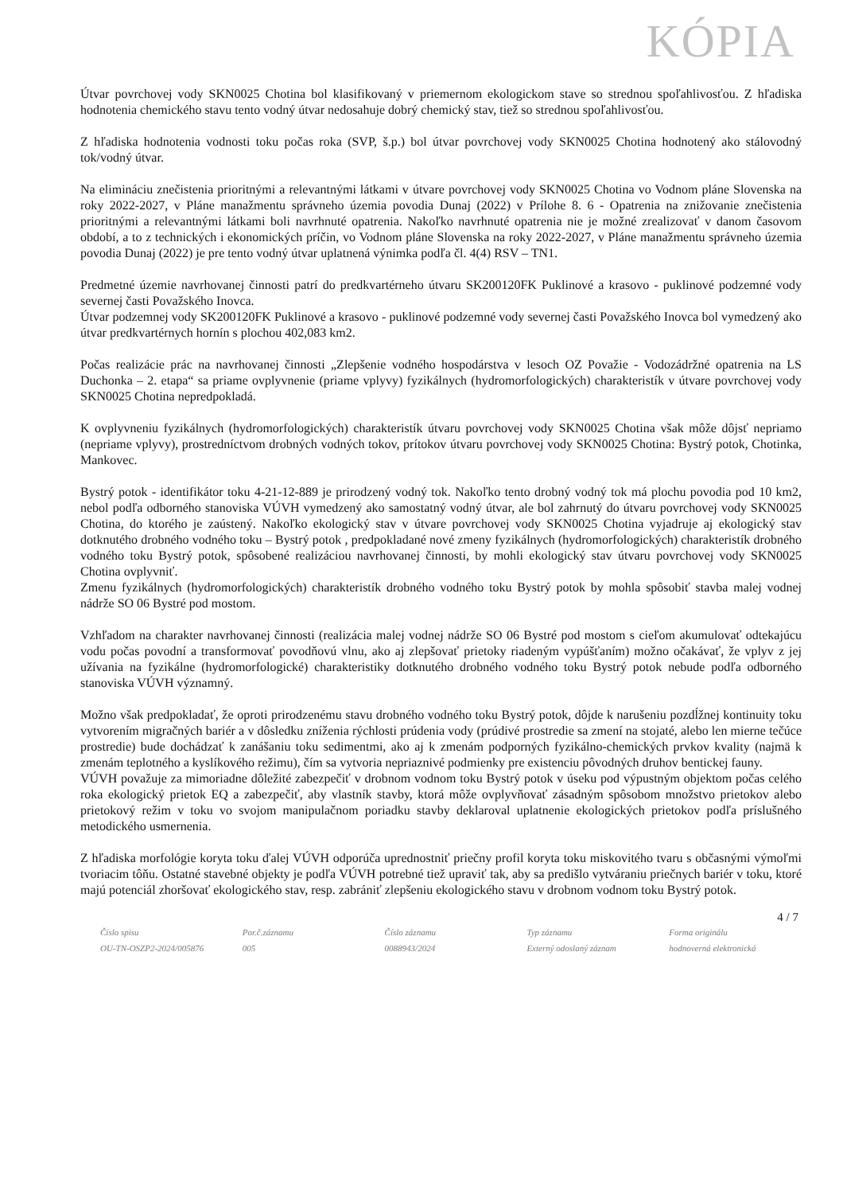KÓPIA
Útvar povrchovej vody SKN0025 Chotina bol klasifikovaný v priemernom ekologickom stave so strednou spoľahlivosťou. Z hľadiska hodnotenia chemického stavu tento vodný útvar nedosahuje dobrý chemický stav, tiež so strednou spoľahlivosťou.
Z hľadiska hodnotenia vodnosti toku počas roka (SVP, š.p.) bol útvar povrchovej vody SKN0025 Chotina hodnotený ako stálovodný tok/vodný útvar.
Na elimináciu znečistenia prioritnými a relevantnými látkami v útvare povrchovej vody SKN0025 Chotina vo Vodnom pláne Slovenska na roky 2022-2027, v Pláne manažmentu správneho územia povodia Dunaj (2022) v Prílohe 8. 6 - Opatrenia na znižovanie znečistenia prioritnými a relevantnými látkami boli navrhnuté opatrenia. Nakoľko navrhnuté opatrenia nie je možné zrealizovať v danom časovom období, a to z technických i ekonomických príčin, vo Vodnom pláne Slovenska na roky 2022-2027, v Pláne manažmentu správneho územia povodia Dunaj (2022) je pre tento vodný útvar uplatnená výnimka podľa čl. 4(4) RSV – TN1.
Predmetné územie navrhovanej činnosti patrí do predkvartérneho útvaru SK200120FK Puklinové a krasovo - puklinové podzemné vody severnej časti Považského Inovca.
Útvar podzemnej vody SK200120FK Puklinové a krasovo - puklinové podzemné vody severnej časti Považského Inovca bol vymedzený ako útvar predkvartérnych hornín s plochou 402,083 km2.
Počas realizácie prác na navrhovanej činnosti „Zlepšenie vodného hospodárstva v lesoch OZ Považie - Vodozádržné opatrenia na LS Duchonka – 2. etapa“ sa priame ovplyvnenie (priame vplyvy) fyzikálnych (hydromorfologických) charakteristík v útvare povrchovej vody SKN0025 Chotina nepredpokladá.
K ovplyvneniu fyzikálnych (hydromorfologických) charakteristík útvaru povrchovej vody SKN0025 Chotina však môže dôjsť nepriamo (nepriame vplyvy), prostredníctvom drobných vodných tokov, prítokov útvaru povrchovej vody SKN0025 Chotina: Bystrý potok, Chotinka, Mankovec.
Bystrý potok - identifikátor toku 4-21-12-889 je prirodzený vodný tok. Nakoľko tento drobný vodný tok má plochu povodia pod 10 km2, nebol podľa odborného stanoviska VÚVH vymedzený ako samostatný vodný útvar, ale bol zahrnutý do útvaru povrchovej vody SKN0025 Chotina, do ktorého je zaústený. Nakoľko ekologický stav v útvare povrchovej vody SKN0025 Chotina vyjadruje aj ekologický stav dotknutého drobného vodného toku – Bystrý potok , predpokladané nové zmeny fyzikálnych (hydromorfologických) charakteristík drobného vodného toku Bystrý potok, spôsobené realizáciou navrhovanej činnosti, by mohli ekologický stav útvaru povrchovej vody SKN0025 Chotina ovplyvniť.
Zmenu fyzikálnych (hydromorfologických) charakteristík drobného vodného toku Bystrý potok by mohla spôsobiť stavba malej vodnej nádrže SO 06 Bystré pod mostom.
Vzhľadom na charakter navrhovanej činnosti (realizácia malej vodnej nádrže SO 06 Bystré pod mostom s cieľom akumulovať odtekajúcu vodu počas povodní a transformovať povodňovú vlnu, ako aj zlepšovať prietoky riadeným vypúšťaním) možno očakávať, že vplyv z jej užívania na fyzikálne (hydromorfologické) charakteristiky dotknutého drobného vodného toku Bystrý potok nebude podľa odborného stanoviska VÚVH významný.
Možno však predpokladať, že oproti prirodzenému stavu drobného vodného toku Bystrý potok, dôjde k narušeniu pozdĺžnej kontinuity toku vytvorením migračných bariér a v dôsledku zníženia rýchlosti prúdenia vody (prúdivé prostredie sa zmení na stojaté, alebo len mierne tečúce prostredie) bude dochádzať k zanášaniu toku sedimentmi, ako aj k zmenám podporných fyzikálno-chemických prvkov kvality (najmä k zmenám teplotného a kyslíkového režimu), čím sa vytvoria nepriaznivé podmienky pre existenciu pôvodných druhov bentickej fauny.
VÚVH považuje za mimoriadne dôležité zabezpečiť v drobnom vodnom toku Bystrý potok v úseku pod výpustným objektom počas celého roka ekologický prietok EQ a zabezpečiť, aby vlastník stavby, ktorá môže ovplyvňovať zásadným spôsobom množstvo prietokov alebo prietokový režim v toku vo svojom manipulačnom poriadku stavby deklaroval uplatnenie ekologických prietokov podľa príslušného metodického usmernenia.
Z hľadiska morfológie koryta toku ďalej VÚVH odporúča uprednostniť priečny profil koryta toku miskovitého tvaru s občasnými výmoľmi tvoriacim tôňu. Ostatné stavebné objekty je podľa VÚVH potrebné tiež upraviť tak, aby sa predišlo vytváraniu priečnych bariér v toku, ktoré majú potenciál zhoršovať ekologického stav, resp. zabrániť zlepšeniu ekologického stavu v drobnom vodnom toku Bystrý potok.
4 / 7
Číslo spisu
OU-TN-OSZP2-2024/005876
Por.č.záznamu
005
Číslo záznamu
0088943/2024
Typ záznamu
Externý odoslaný záznam
Forma originálu
hodnoverná elektronická